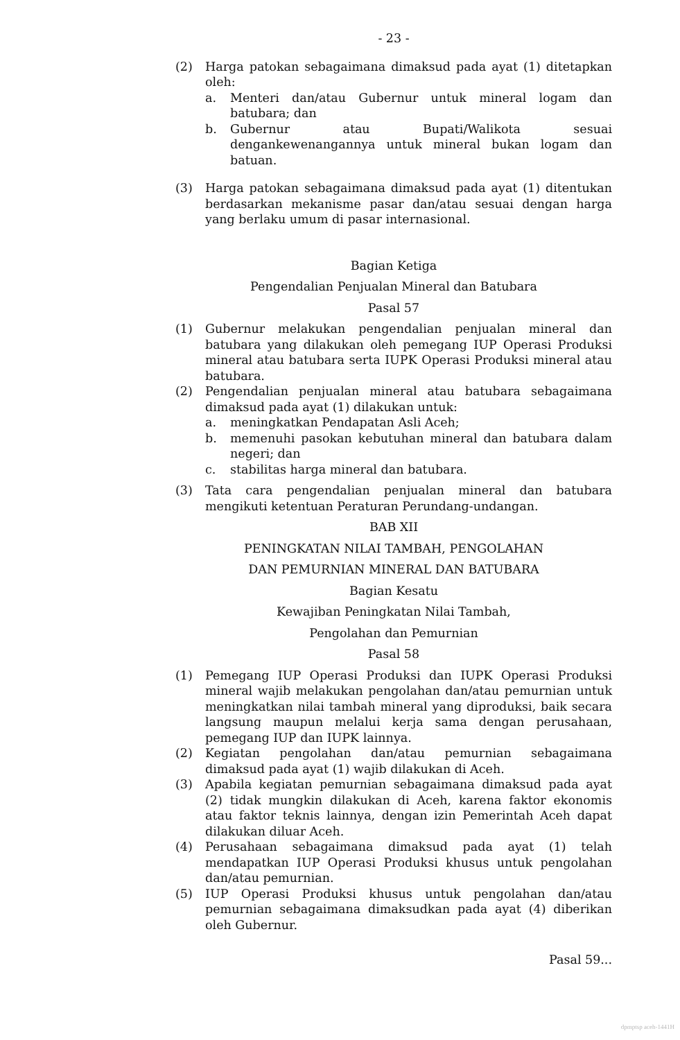- 23 -
(2) Harga patokan sebagaimana dimaksud pada ayat (1) ditetapkan oleh:
a. Menteri dan/atau Gubernur untuk mineral logam dan batubara; dan
b. Gubernur atau Bupati/Walikota sesuai dengankewenangannya untuk mineral bukan logam dan batuan.
(3) Harga patokan sebagaimana dimaksud pada ayat (1) ditentukan berdasarkan mekanisme pasar dan/atau sesuai dengan harga yang berlaku umum di pasar internasional.
Bagian Ketiga
Pengendalian Penjualan Mineral dan Batubara
Pasal 57
(1) Gubernur melakukan pengendalian penjualan mineral dan batubara yang dilakukan oleh pemegang IUP Operasi Produksi mineral atau batubara serta IUPK Operasi Produksi mineral atau batubara.
(2) Pengendalian penjualan mineral atau batubara sebagaimana dimaksud pada ayat (1) dilakukan untuk:
a. meningkatkan Pendapatan Asli Aceh;
b. memenuhi pasokan kebutuhan mineral dan batubara dalam negeri; dan
c. stabilitas harga mineral dan batubara.
(3) Tata cara pengendalian penjualan mineral dan batubara mengikuti ketentuan Peraturan Perundang-undangan.
BAB XII
PENINGKATAN NILAI TAMBAH, PENGOLAHAN
DAN PEMURNIAN MINERAL DAN BATUBARA
Bagian Kesatu
Kewajiban Peningkatan Nilai Tambah,
Pengolahan dan Pemurnian
Pasal 58
(1) Pemegang IUP Operasi Produksi dan IUPK Operasi Produksi mineral wajib melakukan pengolahan dan/atau pemurnian untuk meningkatkan nilai tambah mineral yang diproduksi, baik secara langsung maupun melalui kerja sama dengan perusahaan, pemegang IUP dan IUPK lainnya.
(2) Kegiatan pengolahan dan/atau pemurnian sebagaimana dimaksud pada ayat (1) wajib dilakukan di Aceh.
(3) Apabila kegiatan pemurnian sebagaimana dimaksud pada ayat (2) tidak mungkin dilakukan di Aceh, karena faktor ekonomis atau faktor teknis lainnya, dengan izin Pemerintah Aceh dapat dilakukan diluar Aceh.
(4) Perusahaan sebagaimana dimaksud pada ayat (1) telah mendapatkan IUP Operasi Produksi khusus untuk pengolahan dan/atau pemurnian.
(5) IUP Operasi Produksi khusus untuk pengolahan dan/atau pemurnian sebagaimana dimaksudkan pada ayat (4) diberikan oleh Gubernur.
Pasal 59...
dpmptsp aceh-1441H